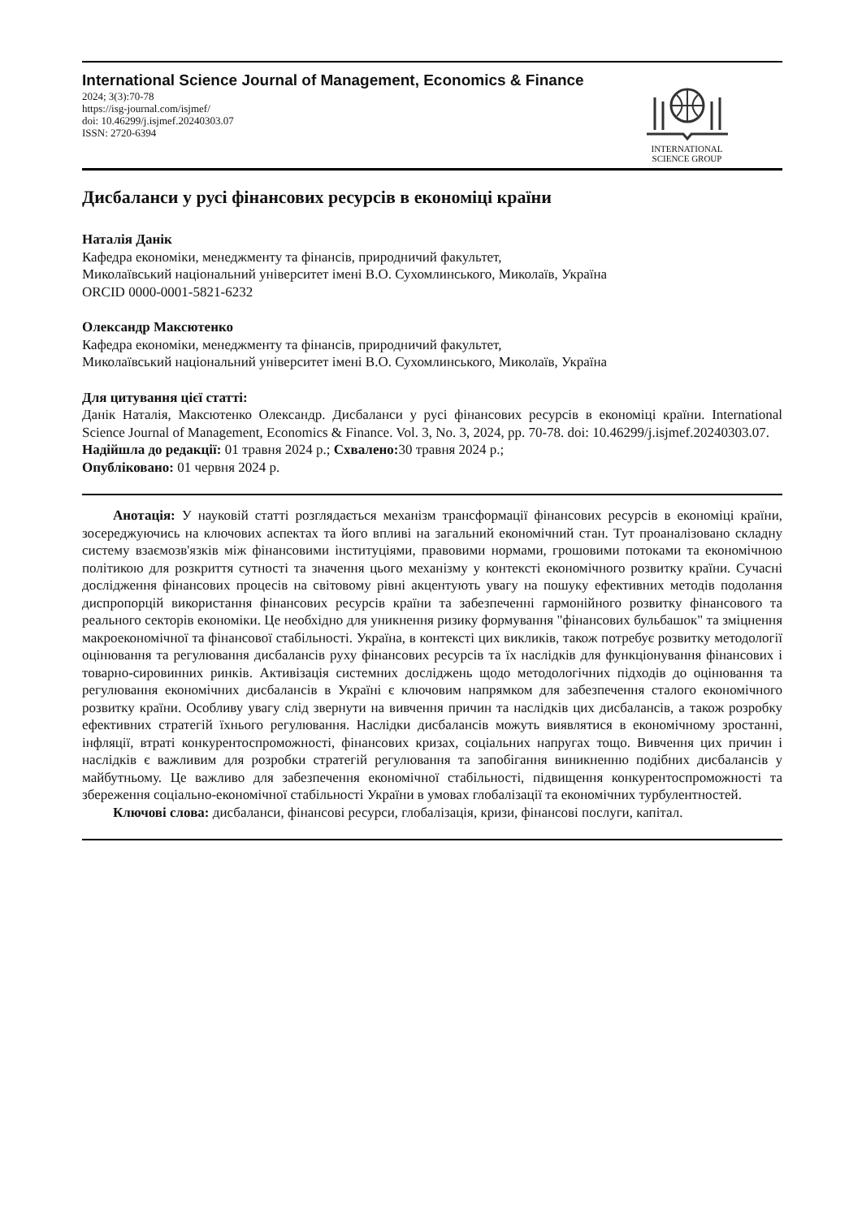International Science Journal of Management, Economics & Finance
2024; 3(3):70-78
https://isg-journal.com/isjmef/
doi: 10.46299/j.isjmef.20240303.07
ISSN: 2720-6394
INTERNATIONAL
SCIENCE GROUP
Дисбаланси у русі фінансових ресурсів в економіці країни
Наталія Данік
Кафедра економіки, менеджменту та фінансів, природничий факультет,
Миколаївський національний університет імені В.О. Сухомлинського, Миколаїв, Україна
ORCID 0000-0001-5821-6232
Олександр Максютенко
Кафедра економіки, менеджменту та фінансів, природничий факультет,
Миколаївський національний університет імені В.О. Сухомлинського, Миколаїв, Україна
Для цитування цієї статті:
Данік Наталія, Максютенко Олександр. Дисбаланси у русі фінансових ресурсів в економіці країни. International Science Journal of Management, Economics & Finance. Vol. 3, No. 3, 2024, pp. 70-78. doi: 10.46299/j.isjmef.20240303.07.
Надійшла до редакції: 01 травня 2024 р.; Схвалено: 30 травня 2024 р.;
Опубліковано: 01 червня 2024 р.
Анотація: У науковій статті розглядається механізм трансформації фінансових ресурсів в економіці країни, зосереджуючись на ключових аспектах та його впливі на загальний економічний стан. Тут проаналізовано складну систему взаємозв'язків між фінансовими інституціями, правовими нормами, грошовими потоками та економічною політикою для розкриття сутності та значення цього механізму у контексті економічного розвитку країни. Сучасні дослідження фінансових процесів на світовому рівні акцентують увагу на пошуку ефективних методів подолання диспропорцій використання фінансових ресурсів країни та забезпеченні гармонійного розвитку фінансового та реального секторів економіки. Це необхідно для уникнення ризику формування "фінансових бульбашок" та зміцнення макроекономічної та фінансової стабільності. Україна, в контексті цих викликів, також потребує розвитку методології оцінювання та регулювання дисбалансів руху фінансових ресурсів та їх наслідків для функціонування фінансових і товарно-сировинних ринків. Активізація системних досліджень щодо методологічних підходів до оцінювання та регулювання економічних дисбалансів в Україні є ключовим напрямком для забезпечення сталого економічного розвитку країни. Особливу увагу слід звернути на вивчення причин та наслідків цих дисбалансів, а також розробку ефективних стратегій їхнього регулювання. Наслідки дисбалансів можуть виявлятися в економічному зростанні, інфляції, втраті конкурентоспроможності, фінансових кризах, соціальних напругах тощо. Вивчення цих причин і наслідків є важливим для розробки стратегій регулювання та запобігання виникненню подібних дисбалансів у майбутньому. Це важливо для забезпечення економічної стабільності, підвищення конкурентоспроможності та збереження соціально-економічної стабільності України в умовах глобалізації та економічних турбулентностей.
Ключові слова: дисбаланси, фінансові ресурси, глобалізація, кризи, фінансові послуги, капітал.